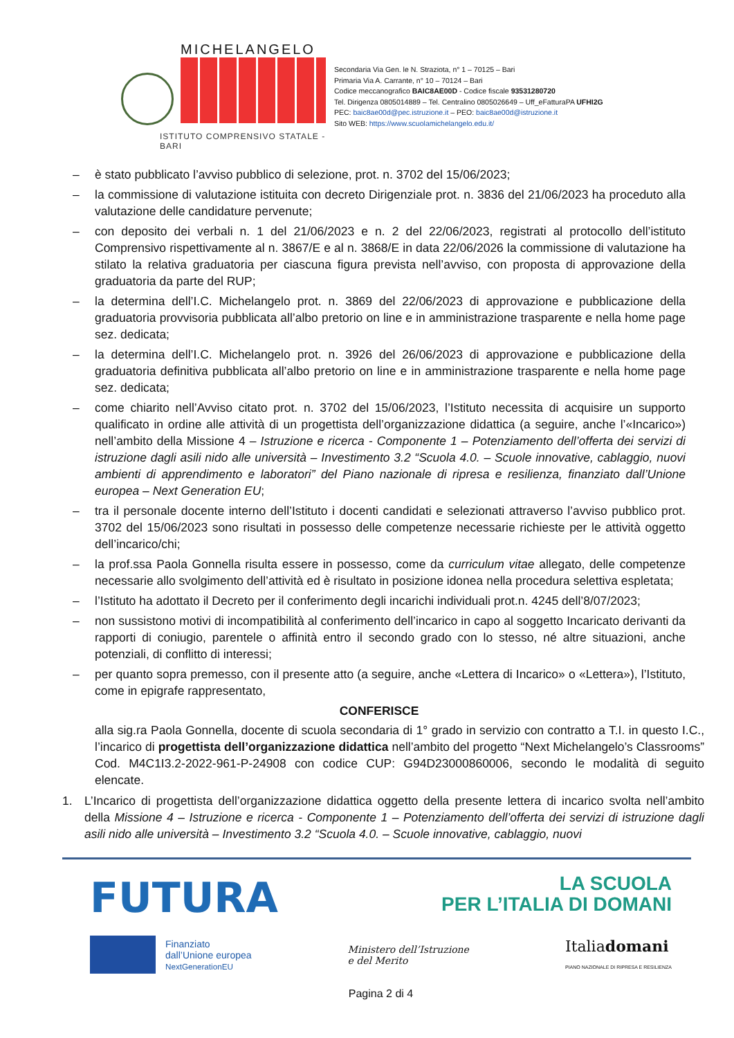MICHELANGELO
ISTITUTO COMPRENSIVO STATALE - BARI
Secondaria Via Gen. le N. Straziota, n° 1 – 70125 – Bari
Primaria Via A. Carrante, n° 10 – 70124 – Bari
Codice meccanografico BAIC8AE00D - Codice fiscale 93531280720
Tel. Dirigenza 0805014889 – Tel. Centralino 0805026649 – Uff_eFatturaPA UFHI2G
PEC: baic8ae00d@pec.istruzione.it – PEO: baic8ae00d@istruzione.it
Sito WEB: https://www.scuolamichelangelo.edu.it/
– è stato pubblicato l’avviso pubblico di selezione, prot. n. 3702 del 15/06/2023;
– la commissione di valutazione istituita con decreto Dirigenziale prot. n. 3836 del 21/06/2023 ha proceduto alla valutazione delle candidature pervenute;
– con deposito dei verbali n. 1 del 21/06/2023 e n. 2 del 22/06/2023, registrati al protocollo dell’istituto Comprensivo rispettivamente al n. 3867/E e al n. 3868/E in data 22/06/2026 la commissione di valutazione ha stilato la relativa graduatoria per ciascuna figura prevista nell’avviso, con proposta di approvazione della graduatoria da parte del RUP;
– la determina dell’I.C. Michelangelo prot. n. 3869 del 22/06/2023 di approvazione e pubblicazione della graduatoria provvisoria pubblicata all’albo pretorio on line e in amministrazione trasparente e nella home page sez. dedicata;
– la determina dell’I.C. Michelangelo prot. n. 3926 del 26/06/2023 di approvazione e pubblicazione della graduatoria definitiva pubblicata all’albo pretorio on line e in amministrazione trasparente e nella home page sez. dedicata;
– come chiarito nell’Avviso citato prot. n. 3702 del 15/06/2023, l’Istituto necessita di acquisire un supporto qualificato in ordine alle attività di un progettista dell’organizzazione didattica (a seguire, anche l’«Incarico») nell’ambito della Missione 4 – Istruzione e ricerca - Componente 1 – Potenziamento dell’offerta dei servizi di istruzione dagli asili nido alle università – Investimento 3.2 “Scuola 4.0. – Scuole innovative, cablaggio, nuovi ambienti di apprendimento e laboratori” del Piano nazionale di ripresa e resilienza, finanziato dall’Unione europea – Next Generation EU;
– tra il personale docente interno dell’Istituto i docenti candidati e selezionati attraverso l’avviso pubblico prot. 3702 del 15/06/2023 sono risultati in possesso delle competenze necessarie richieste per le attività oggetto dell’incarico/chi;
– la prof.ssa Paola Gonnella risulta essere in possesso, come da curriculum vitae allegato, delle competenze necessarie allo svolgimento dell’attività ed è risultato in posizione idonea nella procedura selettiva espletata;
– l’Istituto ha adottato il Decreto per il conferimento degli incarichi individuali prot.n. 4245 dell’8/07/2023;
– non sussistono motivi di incompatibilità al conferimento dell’incarico in capo al soggetto Incaricato derivanti da rapporti di coniugio, parentele o affinità entro il secondo grado con lo stesso, né altre situazioni, anche potenziali, di conflitto di interessi;
– per quanto sopra premesso, con il presente atto (a seguire, anche «Lettera di Incarico» o «Lettera»), l’Istituto, come in epigrafe rappresentato,
CONFERISCE
alla sig.ra Paola Gonnella, docente di scuola secondaria di 1° grado in servizio con contratto a T.I. in questo I.C., l’incarico di progettista dell’organizzazione didattica nell’ambito del progetto “Next Michelangelo’s Classrooms” Cod. M4C1I3.2-2022-961-P-24908 con codice CUP: G94D23000860006, secondo le modalità di seguito elencate.
1. L’Incarico di progettista dell’organizzazione didattica oggetto della presente lettera di incarico svolta nell’ambito della Missione 4 – Istruzione e ricerca - Componente 1 – Potenziamento dell’offerta dei servizi di istruzione dagli asili nido alle università – Investimento 3.2 “Scuola 4.0. – Scuole innovative, cablaggio, nuovi
FUTURA LA SCUOLA
PER L’ITALIA DI DOMANI
Finanziato
dall’Unione europea
NextGenerationEU
Ministero dell’Istruzione
e del Merito
Italiadomani
PIANO NAZIONALE DI RIPRESA E RESILIENZA
Pagina 2 di 4